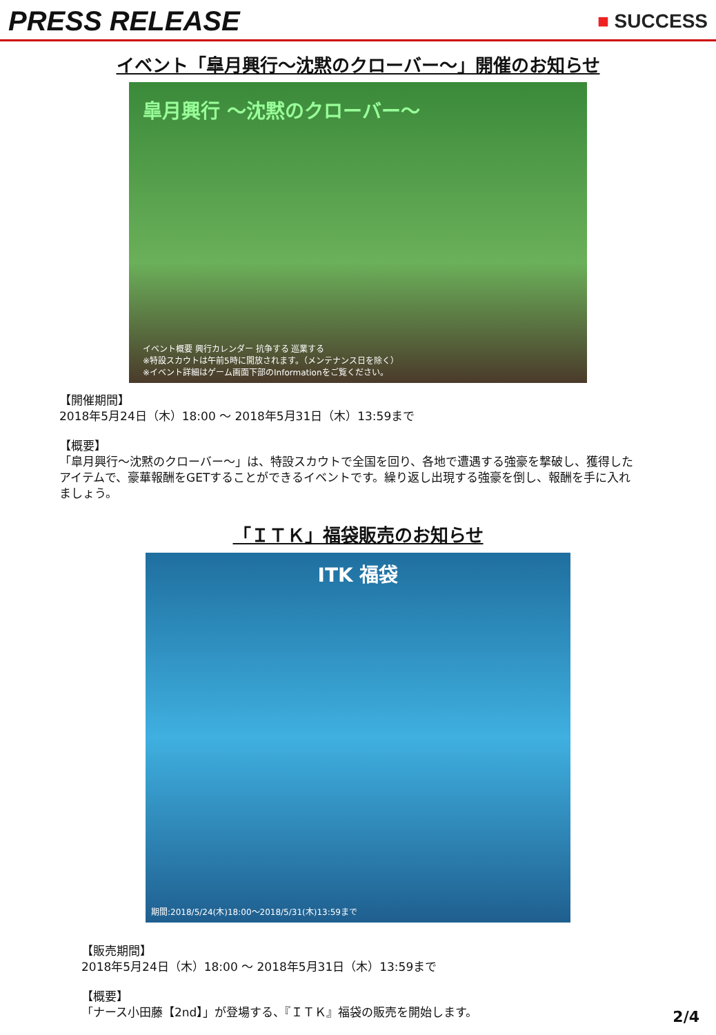PRESS RELEASE
■ SUCCESS
イベント「皐月興行～沈黙のクローバー～」開催のお知らせ
皐月興行 ～沈黙のクローバー～
イベント概要 興行カレンダー 抗争する 巡業する
※特設スカウトは午前5時に開放されます。（メンテナンス日を除く）
※イベント詳細はゲーム画面下部のInformationをご覧ください。
【開催期間】
2018年5月24日（木）18:00 ～ 2018年5月31日（木）13:59まで
【概要】
「皐月興行～沈黙のクローバー～」は、特設スカウトで全国を回り、各地で遭遇する強豪を撃破し、獲得したアイテムで、豪華報酬をGETすることができるイベントです。繰り返し出現する強豪を倒し、報酬を手に入れましょう。
「ＩＴＫ」福袋販売のお知らせ
ITK 福袋
期間:2018/5/24(木)18:00～2018/5/31(木)13:59まで
【販売期間】
2018年5月24日（木）18:00 ～ 2018年5月31日（木）13:59まで
【概要】
「ナース小田藤【2nd】」が登場する、『ＩＴＫ』福袋の販売を開始します。
2/4